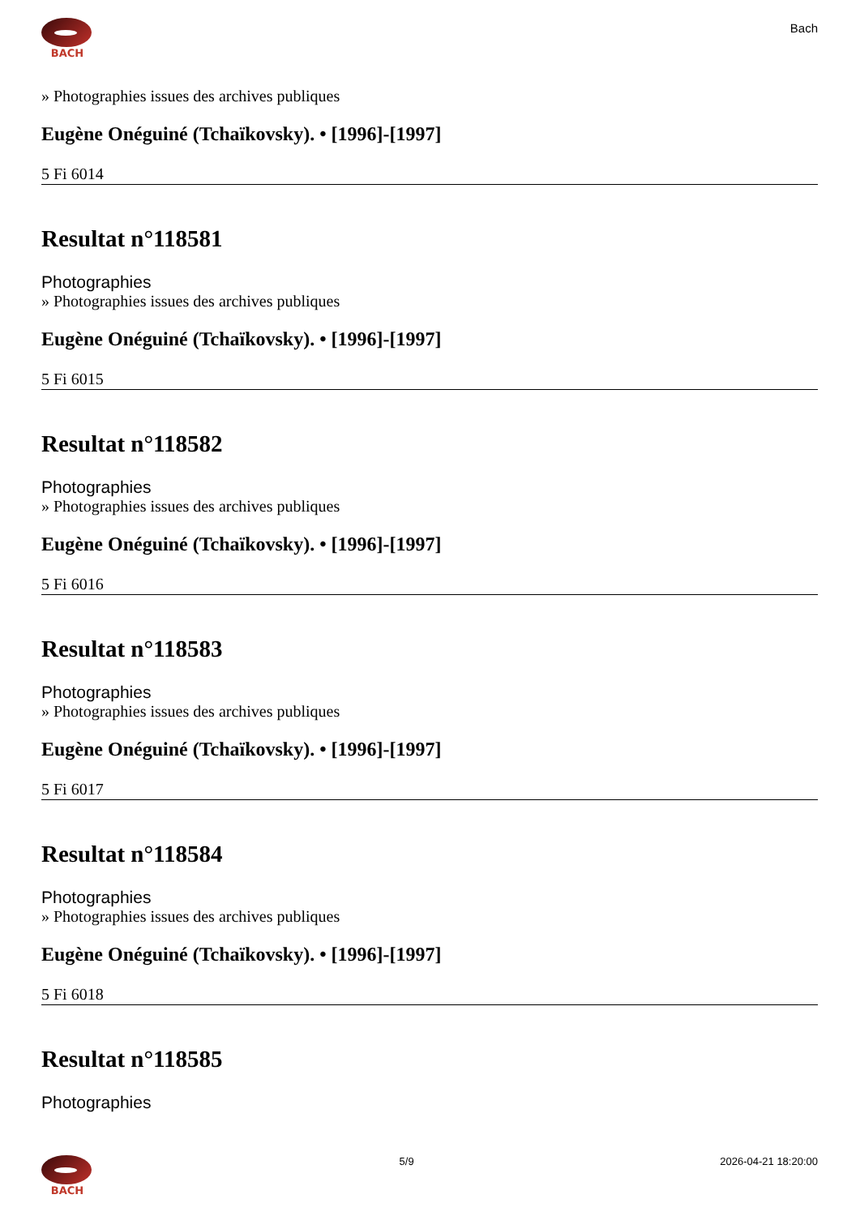BACH
Bach
» Photographies issues des archives publiques
Eugène Onéguiné (Tchaïkovsky). • [1996]-[1997]
5 Fi 6014
Resultat n°118581
Photographies
» Photographies issues des archives publiques
Eugène Onéguiné (Tchaïkovsky). • [1996]-[1997]
5 Fi 6015
Resultat n°118582
Photographies
» Photographies issues des archives publiques
Eugène Onéguiné (Tchaïkovsky). • [1996]-[1997]
5 Fi 6016
Resultat n°118583
Photographies
» Photographies issues des archives publiques
Eugène Onéguiné (Tchaïkovsky). • [1996]-[1997]
5 Fi 6017
Resultat n°118584
Photographies
» Photographies issues des archives publiques
Eugène Onéguiné (Tchaïkovsky). • [1996]-[1997]
5 Fi 6018
Resultat n°118585
Photographies
BACH 5/9 2026-04-21 18:20:00